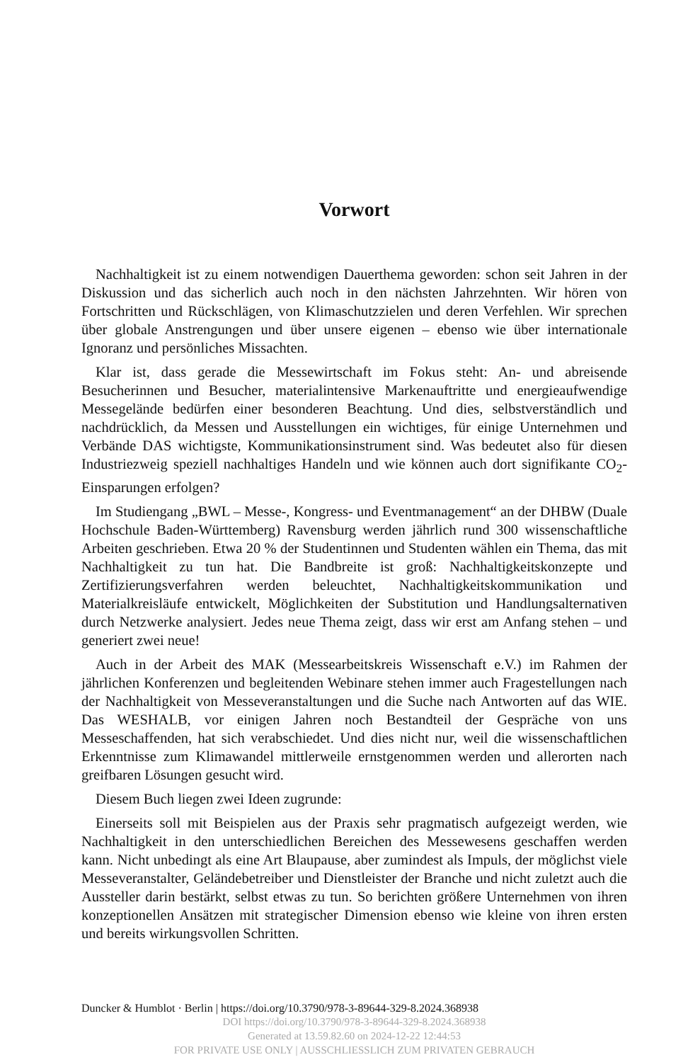Vorwort
Nachhaltigkeit ist zu einem notwendigen Dauerthema geworden: schon seit Jahren in der Diskussion und das sicherlich auch noch in den nächsten Jahrzehnten. Wir hören von Fortschritten und Rückschlägen, von Klimaschutzzielen und deren Verfehlen. Wir sprechen über globale Anstrengungen und über unsere eigenen – ebenso wie über internationale Ignoranz und persönliches Missachten.
Klar ist, dass gerade die Messewirtschaft im Fokus steht: An- und abreisende Besucherinnen und Besucher, materialintensive Markenauftritte und energieaufwendige Messegelände bedürfen einer besonderen Beachtung. Und dies, selbstverständlich und nachdrücklich, da Messen und Ausstellungen ein wichtiges, für einige Unternehmen und Verbände DAS wichtigste, Kommunikationsinstrument sind. Was bedeutet also für diesen Industriezweig speziell nachhaltiges Handeln und wie können auch dort signifikante CO<sub>2</sub>-Einsparungen erfolgen?
Im Studiengang „BWL – Messe-, Kongress- und Eventmanagement“ an der DHBW (Duale Hochschule Baden-Württemberg) Ravensburg werden jährlich rund 300 wissenschaftliche Arbeiten geschrieben. Etwa 20 % der Studentinnen und Studenten wählen ein Thema, das mit Nachhaltigkeit zu tun hat. Die Bandbreite ist groß: Nachhaltigkeitskonzepte und Zertifizierungsverfahren werden beleuchtet, Nachhaltigkeitskommunikation und Materialkreisläufe entwickelt, Möglichkeiten der Substitution und Handlungsalternativen durch Netzwerke analysiert. Jedes neue Thema zeigt, dass wir erst am Anfang stehen – und generiert zwei neue!
Auch in der Arbeit des MAK (Messearbeitskreis Wissenschaft e.V.) im Rahmen der jährlichen Konferenzen und begleitenden Webinare stehen immer auch Fragestellungen nach der Nachhaltigkeit von Messeveranstaltungen und die Suche nach Antworten auf das WIE. Das WESHALB, vor einigen Jahren noch Bestandteil der Gespräche von uns Messeschaffenden, hat sich verabschiedet. Und dies nicht nur, weil die wissenschaftlichen Erkenntnisse zum Klimawandel mittlerweile ernstgenommen werden und allerorten nach greifbaren Lösungen gesucht wird.
Diesem Buch liegen zwei Ideen zugrunde:
Einerseits soll mit Beispielen aus der Praxis sehr pragmatisch aufgezeigt werden, wie Nachhaltigkeit in den unterschiedlichen Bereichen des Messewesens geschaffen werden kann. Nicht unbedingt als eine Art Blaupause, aber zumindest als Impuls, der möglichst viele Messeveranstalter, Geländebetreiber und Dienstleister der Branche und nicht zuletzt auch die Aussteller darin bestärkt, selbst etwas zu tun. So berichten größere Unternehmen von ihren konzeptionellen Ansätzen mit strategischer Dimension ebenso wie kleine von ihren ersten und bereits wirkungsvollen Schritten.
Duncker & Humblot · Berlin | https://doi.org/10.3790/978-3-89644-329-8.2024.368938
DOI https://doi.org/10.3790/978-3-89644-329-8.2024.368938
Generated at 13.59.82.60 on 2024-12-22 12:44:53
FOR PRIVATE USE ONLY | AUSSCHLIESSLICH ZUM PRIVATEN GEBRAUCH